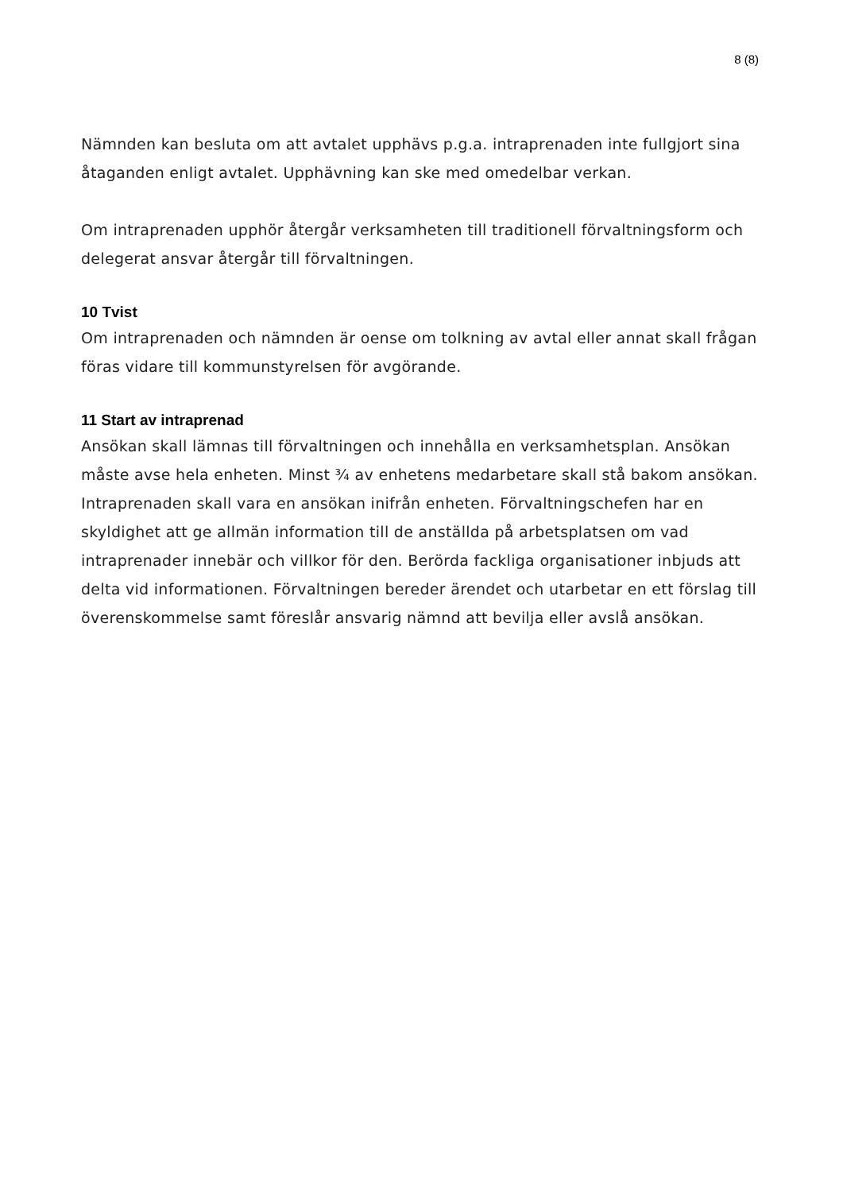8 (8)
Nämnden kan besluta om att avtalet upphävs p.g.a. intraprenaden inte fullgjort sina åtaganden enligt avtalet. Upphävning kan ske med omedelbar verkan.
Om intraprenaden upphör återgår verksamheten till traditionell förvaltningsform och delegerat ansvar återgår till förvaltningen.
10 Tvist
Om intraprenaden och nämnden är oense om tolkning av avtal eller annat skall frågan föras vidare till kommunstyrelsen för avgörande.
11 Start av intraprenad
Ansökan skall lämnas till förvaltningen och innehålla en verksamhetsplan. Ansökan måste avse hela enheten. Minst ¾ av enhetens medarbetare skall stå bakom ansökan. Intraprenaden skall vara en ansökan inifrån enheten. Förvaltningschefen har en skyldighet att ge allmän information till de anställda på arbetsplatsen om vad intraprenader innebär och villkor för den. Berörda fackliga organisationer inbjuds att delta vid informationen. Förvaltningen bereder ärendet och utarbetar en ett förslag till överenskommelse samt föreslår ansvarig nämnd att bevilja eller avslå ansökan.